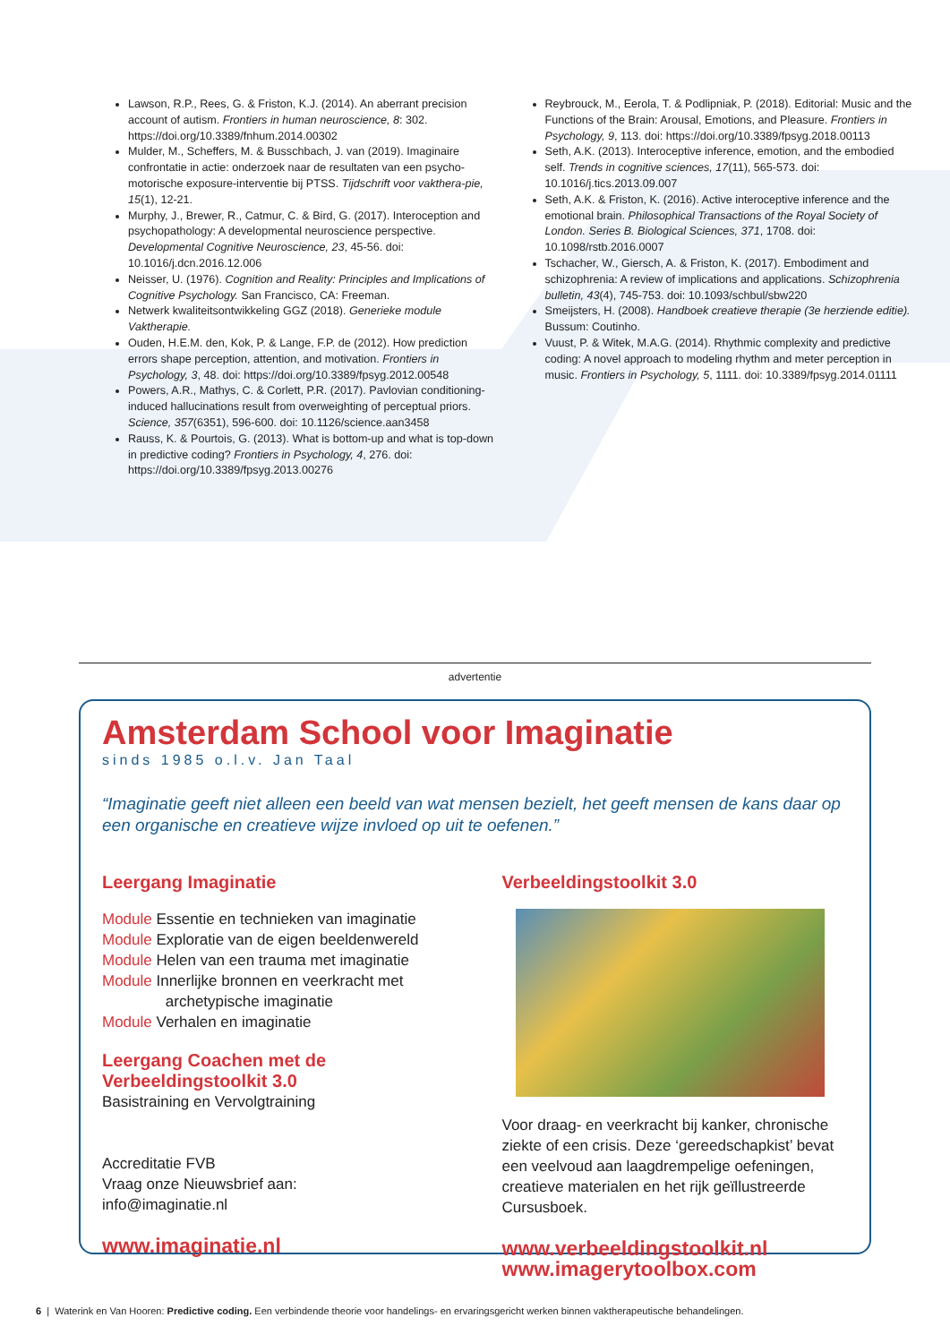Lawson, R.P., Rees, G. & Friston, K.J. (2014). An aberrant precision account of autism. Frontiers in human neuroscience, 8: 302. https://doi.org/10.3389/fnhum.2014.00302
Mulder, M., Scheffers, M. & Busschbach, J. van (2019). Imaginaire confrontatie in actie: onderzoek naar de resultaten van een psycho-motorische exposure-interventie bij PTSS. Tijdschrift voor vakthera-pie, 15(1), 12-21.
Murphy, J., Brewer, R., Catmur, C. & Bird, G. (2017). Interoception and psychopathology: A developmental neuroscience perspective. Developmental Cognitive Neuroscience, 23, 45-56. doi: 10.1016/j.dcn.2016.12.006
Neisser, U. (1976). Cognition and Reality: Principles and Implications of Cognitive Psychology. San Francisco, CA: Freeman.
Netwerk kwaliteitsontwikkeling GGZ (2018). Generieke module Vaktherapie.
Ouden, H.E.M. den, Kok, P. & Lange, F.P. de (2012). How prediction errors shape perception, attention, and motivation. Frontiers in Psychology, 3, 48. doi: https://doi.org/10.3389/fpsyg.2012.00548
Powers, A.R., Mathys, C. & Corlett, P.R. (2017). Pavlovian conditioning-induced hallucinations result from overweighting of perceptual priors. Science, 357(6351), 596-600. doi: 10.1126/science.aan3458
Rauss, K. & Pourtois, G. (2013). What is bottom-up and what is top-down in predictive coding? Frontiers in Psychology, 4, 276. doi: https://doi.org/10.3389/fpsyg.2013.00276
Reybrouck, M., Eerola, T. & Podlipniak, P. (2018). Editorial: Music and the Functions of the Brain: Arousal, Emotions, and Pleasure. Frontiers in Psychology, 9, 113. doi: https://doi.org/10.3389/fpsyg.2018.00113
Seth, A.K. (2013). Interoceptive inference, emotion, and the embodied self. Trends in cognitive sciences, 17(11), 565-573. doi: 10.1016/j.tics.2013.09.007
Seth, A.K. & Friston, K. (2016). Active interoceptive inference and the emotional brain. Philosophical Transactions of the Royal Society of London. Series B. Biological Sciences, 371, 1708. doi: 10.1098/rstb.2016.0007
Tschacher, W., Giersch, A. & Friston, K. (2017). Embodiment and schizophrenia: A review of implications and applications. Schizophrenia bulletin, 43(4), 745-753. doi: 10.1093/schbul/sbw220
Smeijsters, H. (2008). Handboek creatieve therapie (3e herziende editie). Bussum: Coutinho.
Vuust, P. & Witek, M.A.G. (2014). Rhythmic complexity and predictive coding: A novel approach to modeling rhythm and meter perception in music. Frontiers in Psychology, 5, 1111. doi: 10.3389/fpsyg.2014.01111
advertentie
Amsterdam School voor Imaginatie
sinds 1985 o.l.v. Jan Taal
“Imaginatie geeft niet alleen een beeld van wat mensen bezielt, het geeft mensen de kans daar op een organische en creatieve wijze invloed op uit te oefenen.”
Leergang Imaginatie
Module Essentie en technieken van imaginatie
Module Exploratie van de eigen beeldenwereld
Module Helen van een trauma met imaginatie
Module Innerlijke bronnen en veerkracht met
archetypische imaginatie
Module Verhalen en imaginatie
Leergang Coachen met de Verbeeldingstoolkit 3.0
Basistraining en Vervolgtraining
Accreditatie FVB
Vraag onze Nieuwsbrief aan:
info@imaginatie.nl
www.imaginatie.nl
Verbeeldingstoolkit 3.0
Voor draag- en veerkracht bij kanker, chronische ziekte of een crisis. Deze ‘gereedschapkist’ bevat een veelvoud aan laagdrempelige oefeningen, creatieve materialen en het rijk geïllustreerde Cursusboek.
www.verbeeldingstoolkit.nl
www.imagerytoolbox.com
6 | Waterink en Van Hooren: Predictive coding. Een verbindende theorie voor handelings- en ervaringsgericht werken binnen vaktherapeutische behandelingen.